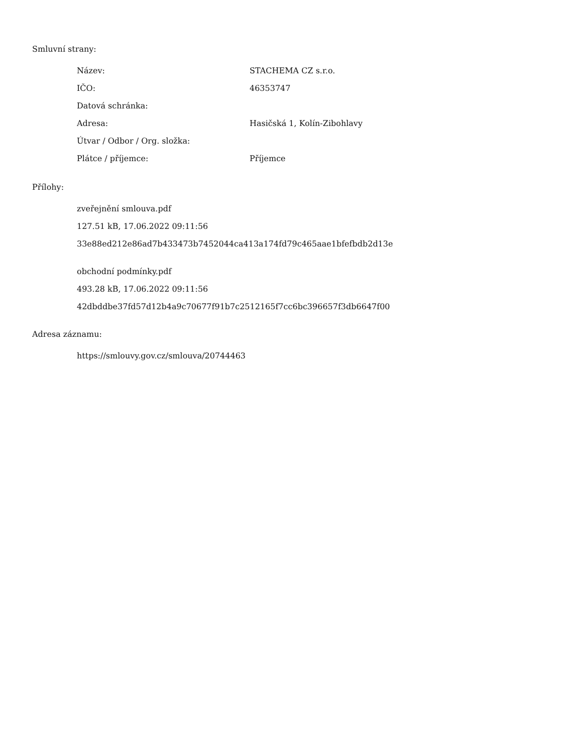Smluvní strany:
| Název: | STACHEMA CZ s.r.o. |
| IČO: | 46353747 |
| Datová schránka: | |
| Adresa: | Hasičská 1, Kolín-Zibohlavy |
| Útvar / Odbor / Org. složka: | |
| Plátce / příjemce: | Příjemce |
Přílohy:
zveřejnění smlouva.pdf
127.51 kB, 17.06.2022 09:11:56
33e88ed212e86ad7b433473b7452044ca413a174fd79c465aae1bfefbdb2d13e
obchodní podmínky.pdf
493.28 kB, 17.06.2022 09:11:56
42dbddbe37fd57d12b4a9c70677f91b7c2512165f7cc6bc396657f3db6647f00
Adresa záznamu:
https://smlouvy.gov.cz/smlouva/20744463